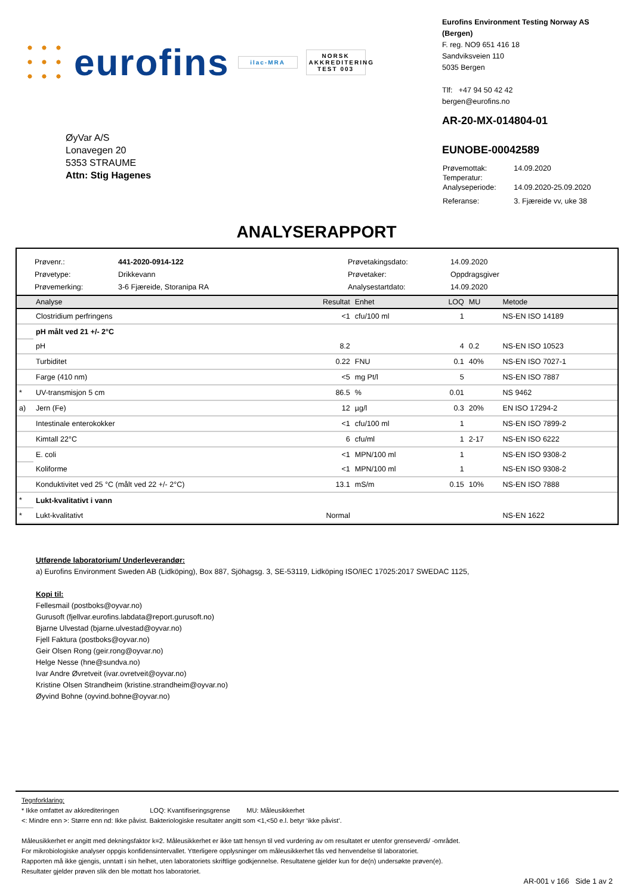eurofins ilac-MRA NORSK AKKREDITERING TEST 003
Eurofins Environment Testing Norway AS (Bergen)
F. reg. NO9 651 416 18
Sandviksveien 110
5035 Bergen
Tlf: +47 94 50 42 42
bergen@eurofins.no
ØyVar A/S
Lonavegen 20
5353 STRAUME
Attn: Stig Hagenes
AR-20-MX-014804-01
EUNOBE-00042589
| Prøvemottak: | 14.09.2020 |
| Temperatur: | |
| Analyseperiode: | 14.09.2020-25.09.2020 |
| Referanse: | 3. Fjæreide vv, uke 38 |
ANALYSERAPPORT
Prøvenr.: 441-2020-0914-122 Prøvetakingsdato: 14.09.2020 Prøvetype: Drikkevann Prøvetaker: Oppdragsgiver Prøvemerking: 3-6 Fjæreide, Storanipa RA Analysestartdato: 14.09.2020
| | Analyse | Resultat | Enhet | LOQ | MU | Metode |
| --- | --- | --- | --- | --- | --- | --- |
| | Clostridium perfringens | <1 | cfu/100 ml | 1 | | NS-EN ISO 14189 |
| | pH målt ved 21 +/- 2°C | | | | | |
| | pH | 8.2 | | 4 | 0.2 | NS-EN ISO 10523 |
| | Turbiditet | 0.22 | FNU | 0.1 | 40% | NS-EN ISO 7027-1 |
| | Farge (410 nm) | <5 | mg Pt/l | 5 | | NS-EN ISO 7887 |
| * | UV-transmisjon 5 cm | 86.5 | % | 0.01 | | NS 9462 |
| a) | Jern (Fe) | 12 | µg/l | 0.3 | 20% | EN ISO 17294-2 |
| | Intestinale enterokokker | <1 | cfu/100 ml | 1 | | NS-EN ISO 7899-2 |
| | Kimtall 22°C | 6 | cfu/ml | 1 | 2-17 | NS-EN ISO 6222 |
| | E. coli | <1 | MPN/100 ml | 1 | | NS-EN ISO 9308-2 |
| | Koliforme | <1 | MPN/100 ml | 1 | | NS-EN ISO 9308-2 |
| | Konduktivitet ved 25 °C (målt ved 22 +/- 2°C) | 13.1 | mS/m | 0.15 | 10% | NS-EN ISO 7888 |
| * | Lukt-kvalitativt i vann | | | | | |
| * | Lukt-kvalitativt | Normal | | | | NS-EN 1622 |
Utførende laboratorium/ Underleverandør:
a) Eurofins Environment Sweden AB (Lidköping), Box 887, Sjöhagsg. 3, SE-53119, Lidköping ISO/IEC 17025:2017 SWEDAC 1125,
Kopi til:
Fellesmail (postboks@oyvar.no)
Gurusoft (fjellvar.eurofins.labdata@report.gurusoft.no)
Bjarne Ulvestad (bjarne.ulvestad@oyvar.no)
Fjell Faktura (postboks@oyvar.no)
Geir Olsen Rong (geir.rong@oyvar.no)
Helge Nesse (hne@sundva.no)
Ivar Andre Øvretveit (ivar.ovretveit@oyvar.no)
Kristine Olsen Strandheim (kristine.strandheim@oyvar.no)
Øyvind Bohne (oyvind.bohne@oyvar.no)
Tegnforklaring:
* Ikke omfattet av akkrediteringen LOQ: Kvantifiseringsgrense MU: Måleusikkerhet
<: Mindre enn >: Større enn nd: Ikke påvist. Bakteriologiske resultater angitt som <1,<50 e.l. betyr ‘ikke påvist’.
Måleusikkerhet er angitt med dekningsfaktor k=2. Måleusikkerhet er ikke tatt hensyn til ved vurdering av om resultatet er utenfor grenseverdi/ -området.
For mikrobiologiske analyser oppgis konfidensintervallet. Ytterligere opplysninger om måleusikkerhet fås ved henvendelse til laboratoriet.
Rapporten må ikke gjengis, unntatt i sin helhet, uten laboratoriets skriftlige godkjennelse. Resultatene gjelder kun for de(n) undersøkte prøven(e).
Resultater gjelder prøven slik den ble mottatt hos laboratoriet.
AR-001 v 166 Side 1 av 2